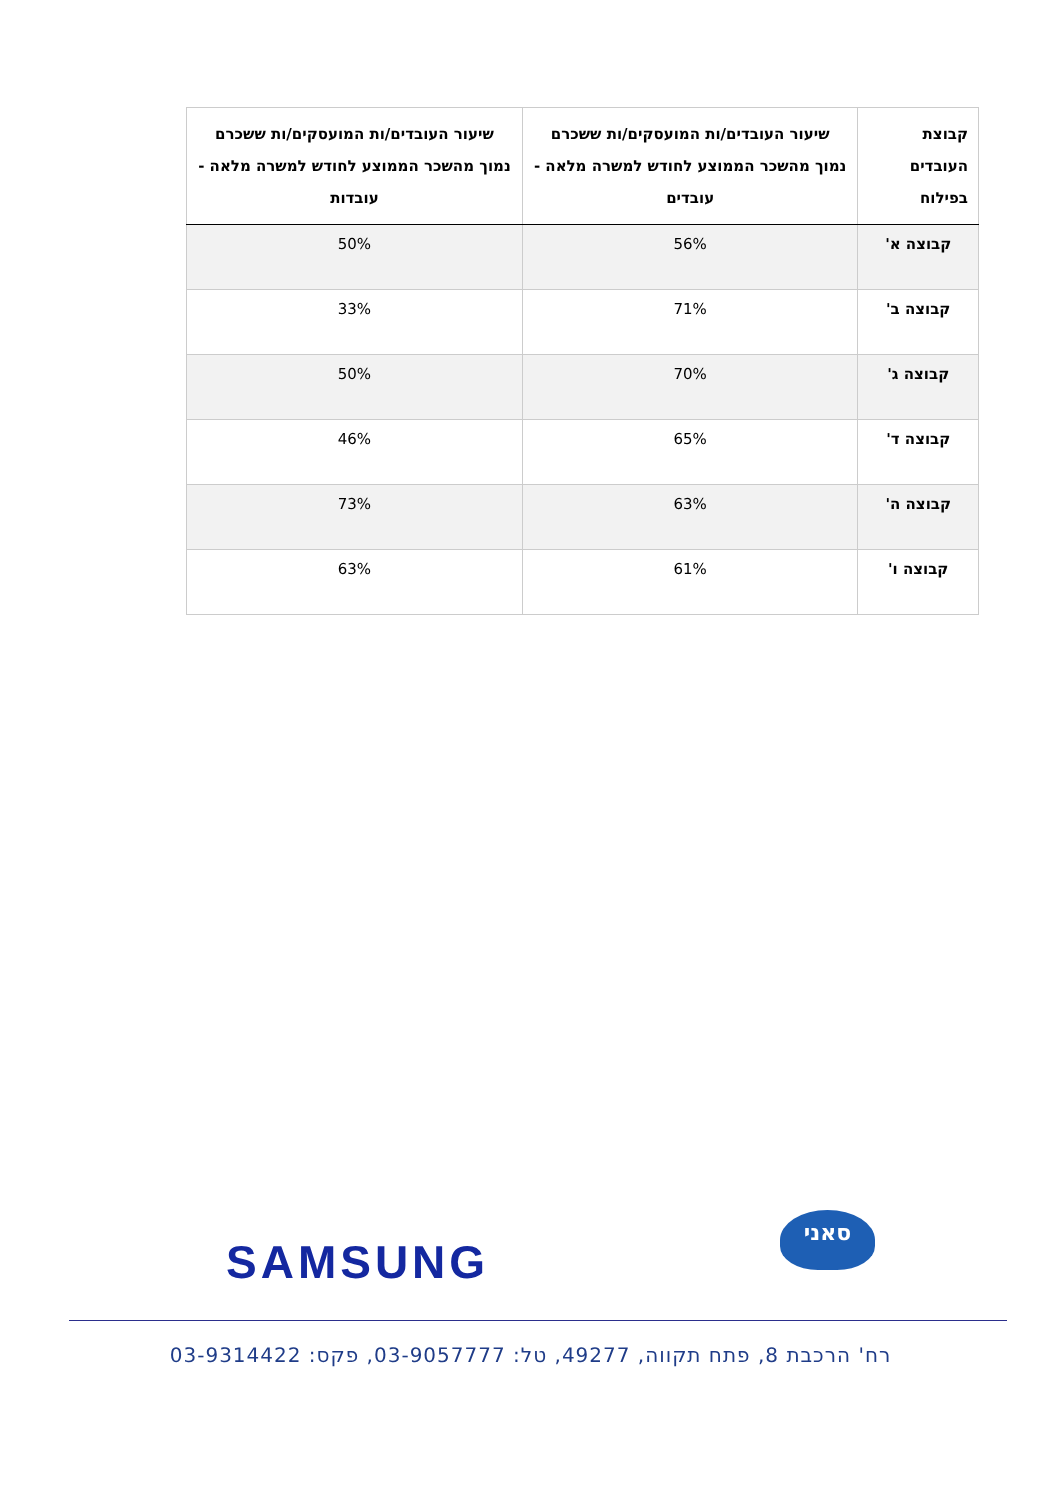| קבוצת העובדים בפילוח | שיעור העובדים/ות המועסקים/ות ששכרם נמוך מהשכר הממוצע לחודש למשרה מלאה - עובדים | שיעור העובדים/ות המועסקים/ות ששכרם נמוך מהשכר הממוצע לחודש למשרה מלאה - עובדות |
| --- | --- | --- |
| קבוצה א' | 56% | 50% |
| קבוצה ב' | 71% | 33% |
| קבוצה ג' | 70% | 50% |
| קבוצה ד' | 65% | 46% |
| קבוצה ה' | 63% | 73% |
| קבוצה ו' | 61% | 63% |
SAMSUNG
סאני
רח' הרכבת 8, פתח תקווה, 49277, טל: 03-9057777, פקס: 03-9314422